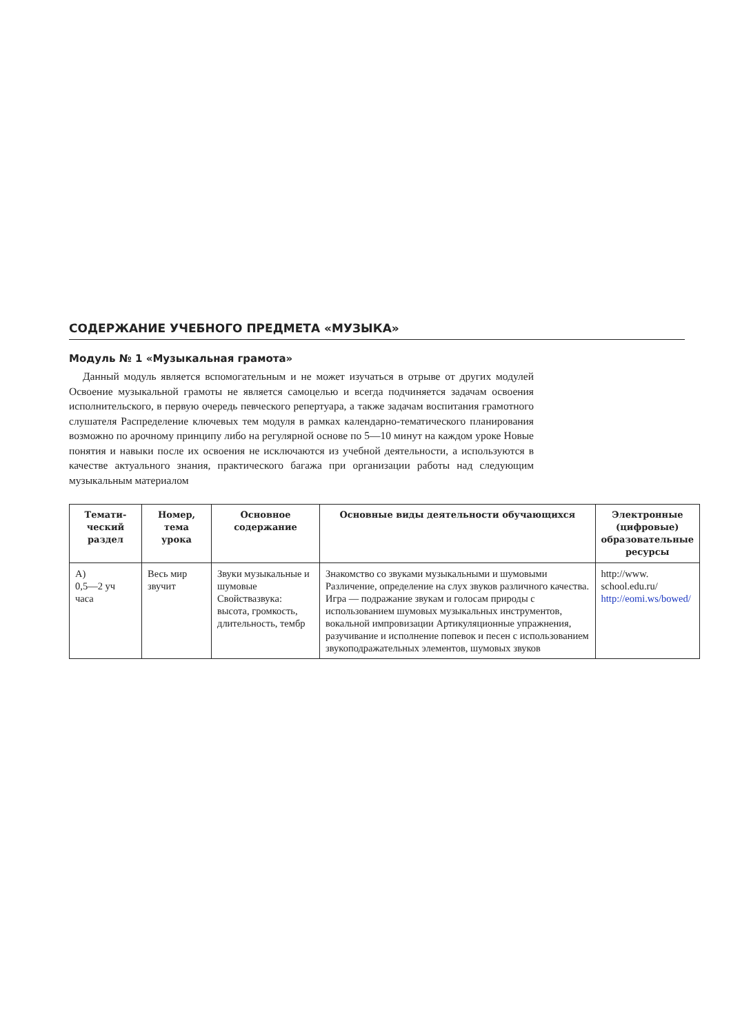СОДЕРЖАНИЕ УЧЕБНОГО ПРЕДМЕТА «МУЗЫКА»
Модуль № 1 «Музыкальная грамота»
Данный модуль является вспомогательным и не может изучаться в отрыве от других модулей Освоение музыкальной грамоты не является самоцелью и всегда подчиняется задачам освоения исполнительского, в первую очередь певческого репертуара, а также задачам воспитания грамотного слушателя Распределение ключевых тем модуля в рамках календарно-тематического планирования возможно по арочному принципу либо на регулярной основе по 5—10 минут на каждом уроке Новые понятия и навыки после их освоения не исключаются из учебной деятельности, а используются в качестве актуального знания, практического багажа при организации работы над следующим музыкальным материалом
| Темати- ческий раздел | Номер, тема урока | Основное содержание | Основные виды деятельности обучающихся | Электронные (цифровые) образовательные ресурсы |
| --- | --- | --- | --- | --- |
| А) 0,5—2 уч часа | Весь мир звучит | Звуки музыкальные и шумовые Свойствазвука: высота, громкость, длительность, тембр | Знакомство со звуками музыкальными и шумовыми Различение, определение на слух звуков различного качества. Игра — подражание звукам и голосам природы с использованием шумовых музыкальных инструментов, вокальной импровизации Артикуляционные упражнения, разучивание и исполнение попевок и песен с использованием звукоподражательных элементов, шумовых звуков | http://www. school.edu.ru/ http://eomi.ws/bowed/ |